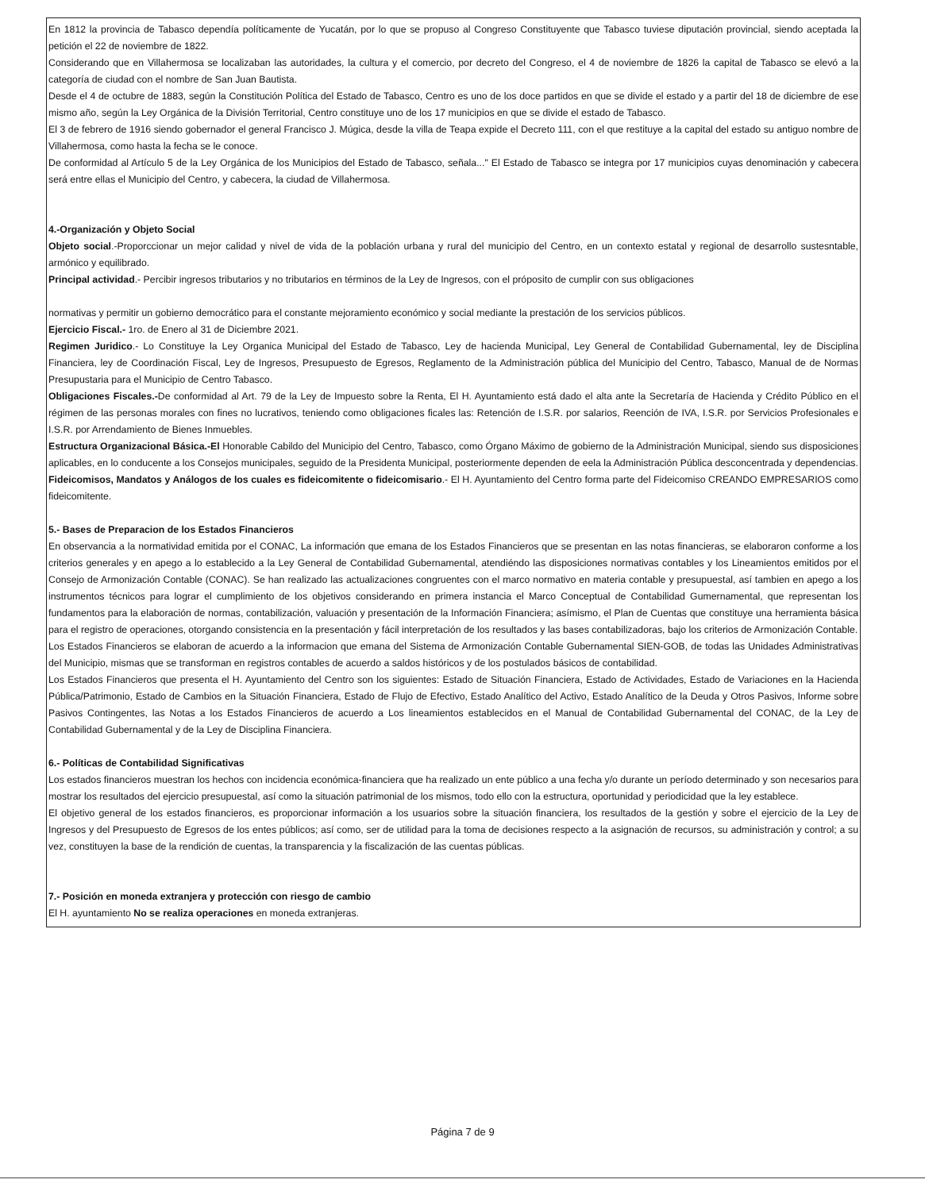En 1812 la provincia de Tabasco dependía políticamente de Yucatán, por lo que se propuso al Congreso Constituyente que Tabasco tuviese diputación provincial, siendo aceptada la petición el 22 de noviembre de 1822.
Considerando que en Villahermosa se localizaban las autoridades, la cultura y el comercio, por decreto del Congreso, el 4 de noviembre de 1826 la capital de Tabasco se elevó a la categoría de ciudad con el nombre de San Juan Bautista.
Desde el 4 de octubre de 1883, según la Constitución Política del Estado de Tabasco, Centro es uno de los doce partidos en que se divide el estado y a partir del 18 de diciembre de ese mismo año, según la Ley Orgánica de la División Territorial, Centro constituye uno de los 17 municipios en que se divide el estado de Tabasco.
El 3 de febrero de 1916 siendo gobernador el general Francisco J. Múgica, desde la villa de Teapa expide el Decreto 111, con el que restituye a la capital del estado su antiguo nombre de Villahermosa, como hasta la fecha se le conoce.
De conformidad al Artículo 5 de la Ley Orgánica de los Municipios del Estado de Tabasco, señala..." El Estado de Tabasco se integra por 17 municipios cuyas denominación y cabecera será entre ellas el Municipio del Centro, y cabecera, la ciudad de Villahermosa.
4.-Organización y Objeto Social
Objeto social.-Proporccionar un mejor calidad y nivel de vida de la población urbana y rural del municipio del Centro, en un contexto estatal y regional de desarrollo sustesntable, armónico y equilibrado.
Principal actividad.- Percibir ingresos tributarios y no tributarios en términos de la Ley de Ingresos, con el próposito de cumplir con sus obligaciones
normativas y permitir un gobierno democrático para el constante mejoramiento económico y social mediante la prestación de los servicios públicos.
Ejercicio Fiscal.- 1ro. de Enero al 31 de Diciembre 2021.
Regimen Juridico.- Lo Constituye la Ley Organica Municipal del Estado de Tabasco, Ley de hacienda Municipal, Ley General de Contabilidad Gubernamental, ley de Disciplina Financiera, ley de Coordinación Fiscal, Ley de Ingresos, Presupuesto de Egresos, Reglamento de la Administración pública del Municipio del Centro, Tabasco, Manual de de Normas Presupustaria para el Municipio de Centro Tabasco.
Obligaciones Fiscales.-De conformidad al Art. 79 de la Ley de Impuesto sobre la Renta, El H. Ayuntamiento está dado el alta ante la Secretaría de Hacienda y Crédito Público en el régimen de las personas morales con fines no lucrativos, teniendo como obligaciones ficales las: Retención de I.S.R. por salarios, Reención de IVA, I.S.R. por Servicios Profesionales e I.S.R. por Arrendamiento de Bienes Inmuebles.
Estructura Organizacional Básica.-El Honorable Cabildo del Municipio del Centro, Tabasco, como Órgano Máximo de gobierno de la Administración Municipal, siendo sus disposiciones aplicables, en lo conducente a los Consejos municipales, seguido de la Presidenta Municipal, posteriormente dependen de eela la Administración Pública desconcentrada y dependencias.
Fideicomisos, Mandatos y Análogos de los cuales es fideicomitente o fideicomisario.- El H. Ayuntamiento del Centro forma parte del Fideicomiso CREANDO EMPRESARIOS como fideicomitente.
5.- Bases de Preparacion de los Estados Financieros
En observancia a la normatividad emitida por el CONAC, La información que emana de los Estados Financieros que se presentan en las notas financieras, se elaboraron conforme a los criterios generales y en apego a lo establecido a la Ley General de Contabilidad Gubernamental, atendiéndo las disposiciones normativas contables y los Lineamientos emitidos por el Consejo de Armonización Contable (CONAC). Se han realizado las actualizaciones congruentes con el marco normativo en materia contable y presupuestal, así tambien en apego a los instrumentos técnicos para lograr el cumplimiento de los objetivos considerando en primera instancia el Marco Conceptual de Contabilidad Gumernamental, que representan los fundamentos para la elaboración de normas, contabilización, valuación y presentación de la Información Financiera; asímismo, el Plan de Cuentas que constituye una herramienta básica para el registro de operaciones, otorgando consistencia en la presentación y fácil interpretación de los resultados y las bases contabilizadoras, bajo los criterios de Armonización Contable.
Los Estados Financieros se elaboran de acuerdo a la informacion que emana del Sistema de Armonización Contable Gubernamental SIEN-GOB, de todas las Unidades Administrativas del Municipio, mismas que se transforman en registros contables de acuerdo a saldos históricos y de los postulados básicos de contabilidad.
Los Estados Financieros que presenta el H. Ayuntamiento del Centro son los siguientes: Estado de Situación Financiera, Estado de Actividades, Estado de Variaciones en la Hacienda Pública/Patrimonio, Estado de Cambios en la Situación Financiera, Estado de Flujo de Efectivo, Estado Analítico del Activo, Estado Analítico de la Deuda y Otros Pasivos, Informe sobre Pasivos Contingentes, las Notas a los Estados Financieros de acuerdo a Los lineamientos establecidos en el Manual de Contabilidad Gubernamental del CONAC, de la Ley de Contabilidad Gubernamental y de la Ley de Disciplina Financiera.
6.- Políticas de Contabilidad Significativas
Los estados financieros muestran los hechos con incidencia económica-financiera que ha realizado un ente público a una fecha y/o durante un período determinado y son necesarios para mostrar los resultados del ejercicio presupuestal, así como la situación patrimonial de los mismos, todo ello con la estructura, oportunidad y periodicidad que la ley establece.
El objetivo general de los estados financieros, es proporcionar información a los usuarios sobre la situación financiera, los resultados de la gestión y sobre el ejercicio de la Ley de Ingresos y del Presupuesto de Egresos de los entes públicos; así como, ser de utilidad para la toma de decisiones respecto a la asignación de recursos, su administración y control; a su vez, constituyen la base de la rendición de cuentas, la transparencia y la fiscalización de las cuentas públicas.
7.- Posición en moneda extranjera y protección con riesgo de cambio
El H. ayuntamiento No se realiza operaciones en moneda extranjeras.
Página 7 de 9